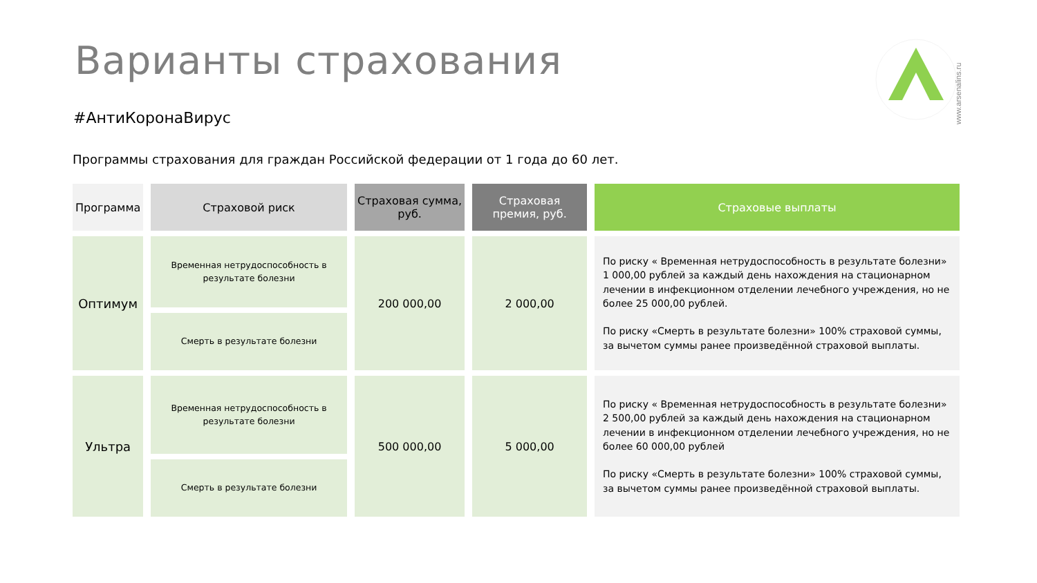Варианты страхования
www.arsenalins.ru
#АнтиКоронаВирус
Программы страхования для граждан Российской федерации от 1 года до 60 лет.
| Программа | Страховой риск | Страховая сумма, руб. | Страховая премия, руб. | Страховые выплаты |
| --- | --- | --- | --- | --- |
| Оптимум | Временная нетрудоспособность в результате болезни | 200 000,00 | 2 000,00 | По риску « Временная нетрудоспособность в результате болезни» 1 000,00 рублей за каждый день нахождения на стационарном лечении в инфекционном отделении лечебного учреждения, но не более 25 000,00 рублей. По риску «Смерть в результате болезни» 100% страховой суммы, за вычетом суммы ранее произведённой страховой выплаты. |
| | Смерть в результате болезни | | | |
| Ультра | Временная нетрудоспособность в результате болезни | 500 000,00 | 5 000,00 | По риску « Временная нетрудоспособность в результате болезни» 2 500,00 рублей за каждый день нахождения на стационарном лечении в инфекционном отделении лечебного учреждения, но не более 60 000,00 рублей По риску «Смерть в результате болезни» 100% страховой суммы, за вычетом суммы ранее произведённой страховой выплаты. |
| | Смерть в результате болезни | | | |